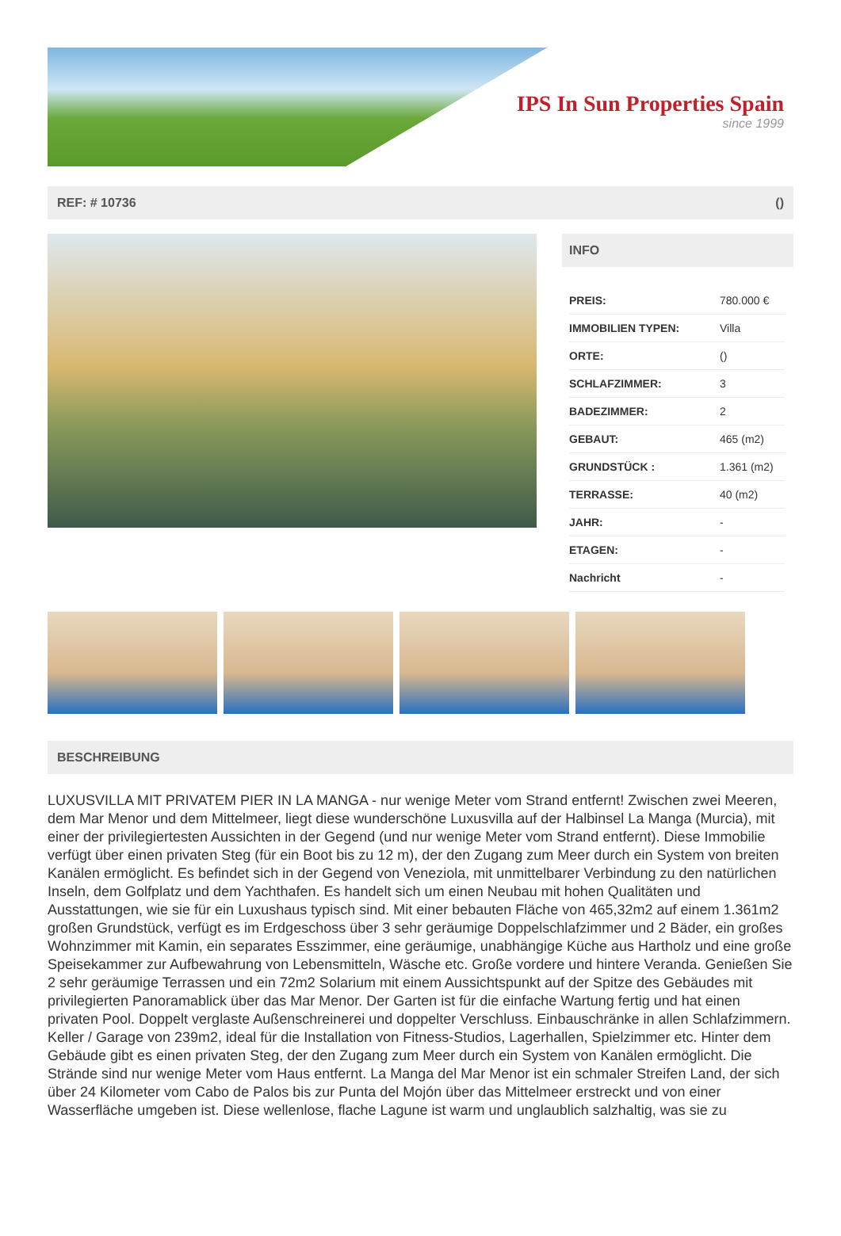IPS In Sun Properties Spain
since 1999
REF: # 10736 ()
INFO
| PREIS: | 780.000 € |
| IMMOBILIEN TYPEN: | Villa |
| ORTE: | () |
| SCHLAFZIMMER: | 3 |
| BADEZIMMER: | 2 |
| GEBAUT: | 465 (m2) |
| GRUNDSTÜCK : | 1.361 (m2) |
| TERRASSE: | 40 (m2) |
| JAHR: | - |
| ETAGEN: | - |
| Nachricht | - |
BESCHREIBUNG
LUXUSVILLA MIT PRIVATEM PIER IN LA MANGA - nur wenige Meter vom Strand entfernt! Zwischen zwei Meeren, dem Mar Menor und dem Mittelmeer, liegt diese wunderschöne Luxusvilla auf der Halbinsel La Manga (Murcia), mit einer der privilegiertesten Aussichten in der Gegend (und nur wenige Meter vom Strand entfernt). Diese Immobilie verfügt über einen privaten Steg (für ein Boot bis zu 12 m), der den Zugang zum Meer durch ein System von breiten Kanälen ermöglicht. Es befindet sich in der Gegend von Veneziola, mit unmittelbarer Verbindung zu den natürlichen Inseln, dem Golfplatz und dem Yachthafen. Es handelt sich um einen Neubau mit hohen Qualitäten und Ausstattungen, wie sie für ein Luxushaus typisch sind. Mit einer bebauten Fläche von 465,32m2 auf einem 1.361m2 großen Grundstück, verfügt es im Erdgeschoss über 3 sehr geräumige Doppelschlafzimmer und 2 Bäder, ein großes Wohnzimmer mit Kamin, ein separates Esszimmer, eine geräumige, unabhängige Küche aus Hartholz und eine große Speisekammer zur Aufbewahrung von Lebensmitteln, Wäsche etc. Große vordere und hintere Veranda. Genießen Sie 2 sehr geräumige Terrassen und ein 72m2 Solarium mit einem Aussichtspunkt auf der Spitze des Gebäudes mit privilegierten Panoramablick über das Mar Menor. Der Garten ist für die einfache Wartung fertig und hat einen privaten Pool. Doppelt verglaste Außenschreinerei und doppelter Verschluss. Einbauschränke in allen Schlafzimmern. Keller / Garage von 239m2, ideal für die Installation von Fitness-Studios, Lagerhallen, Spielzimmer etc. Hinter dem Gebäude gibt es einen privaten Steg, der den Zugang zum Meer durch ein System von Kanälen ermöglicht. Die Strände sind nur wenige Meter vom Haus entfernt. La Manga del Mar Menor ist ein schmaler Streifen Land, der sich über 24 Kilometer vom Cabo de Palos bis zur Punta del Mojón über das Mittelmeer erstreckt und von einer Wasserfläche umgeben ist. Diese wellenlose, flache Lagune ist warm und unglaublich salzhaltig, was sie zu